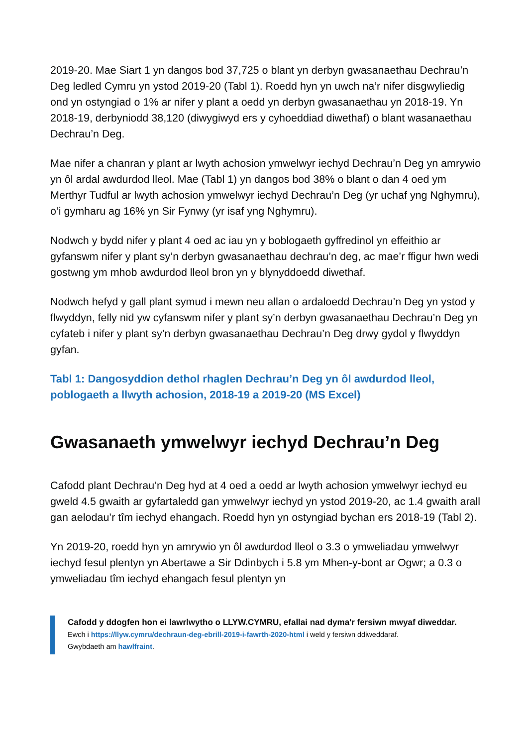2019-20. Mae Siart 1 yn dangos bod 37,725 o blant yn derbyn gwasanaethau Dechrau’n Deg ledled Cymru yn ystod 2019-20 (Tabl 1). Roedd hyn yn uwch na’r nifer disgwyliedig ond yn ostyngiad o 1% ar nifer y plant a oedd yn derbyn gwasanaethau yn 2018-19. Yn 2018-19, derbyniodd 38,120 (diwygiwyd ers y cyhoeddiad diwethaf) o blant wasanaethau Dechrau’n Deg.
Mae nifer a chanran y plant ar lwyth achosion ymwelwyr iechyd Dechrau’n Deg yn amrywio yn ôl ardal awdurdod lleol. Mae (Tabl 1) yn dangos bod 38% o blant o dan 4 oed ym Merthyr Tudful ar lwyth achosion ymwelwyr iechyd Dechrau’n Deg (yr uchaf yng Nghymru), o’i gymharu ag 16% yn Sir Fynwy (yr isaf yng Nghymru).
Nodwch y bydd nifer y plant 4 oed ac iau yn y boblogaeth gyffredinol yn effeithio ar gyfanswm nifer y plant sy’n derbyn gwasanaethau dechrau’n deg, ac mae’r ffigur hwn wedi gostwng ym mhob awdurdod lleol bron yn y blynyddoedd diwethaf.
Nodwch hefyd y gall plant symud i mewn neu allan o ardaloedd Dechrau’n Deg yn ystod y flwyddyn, felly nid yw cyfanswm nifer y plant sy’n derbyn gwasanaethau Dechrau’n Deg yn cyfateb i nifer y plant sy’n derbyn gwasanaethau Dechrau’n Deg drwy gydol y flwyddyn gyfan.
Tabl 1: Dangosyddion dethol rhaglen Dechrau’n Deg yn ôl awdurdod lleol, poblogaeth a llwyth achosion, 2018-19 a 2019-20 (MS Excel)
Gwasanaeth ymwelwyr iechyd Dechrau’n Deg
Cafodd plant Dechrau’n Deg hyd at 4 oed a oedd ar lwyth achosion ymwelwyr iechyd eu gweld 4.5 gwaith ar gyfartaledd gan ymwelwyr iechyd yn ystod 2019-20, ac 1.4 gwaith arall gan aelodau’r tîm iechyd ehangach. Roedd hyn yn ostyngiad bychan ers 2018-19 (Tabl 2).
Yn 2019-20, roedd hyn yn amrywio yn ôl awdurdod lleol o 3.3 o ymweliadau ymwelwyr iechyd fesul plentyn yn Abertawe a Sir Ddinbych i 5.8 ym Mhen-y-bont ar Ogwr; a 0.3 o ymweliadau tîm iechyd ehangach fesul plentyn yn
Cafodd y ddogfen hon ei lawrlwytho o LLYW.CYMRU, efallai nad dyma'r fersiwn mwyaf diweddar.
Ewch i https://llyw.cymru/dechraun-deg-ebrill-2019-i-fawrth-2020-html i weld y fersiwn ddiweddaraf.
Gwybdaeth am hawlfraint.